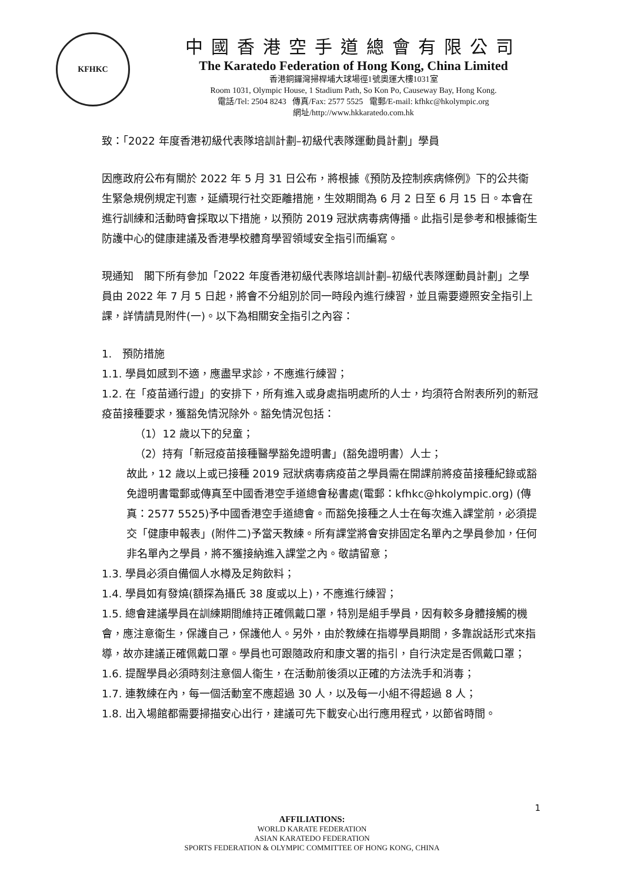KFHKC
中國香港空手道總會有限公司
The Karatedo Federation of Hong Kong, China Limited
香港銅鑼灣掃桿埔大球場徑1號奧運大樓1031室
Room 1031, Olympic House, 1 Stadium Path, So Kon Po, Causeway Bay, Hong Kong.
電話/Tel: 2504 8243 傳真/Fax: 2577 5525 電郵/E-mail: kfhkc@hkolympic.org
網址/http://www.hkkaratedo.com.hk
致：「2022 年度香港初級代表隊培訓計劃–初級代表隊運動員計劃」學員
因應政府公布有關於 2022 年 5 月 31 日公布，將根據《預防及控制疾病條例》下的公共衞生緊急規例規定刊憲，延續現行社交距離措施，生效期間為 6 月 2 日至 6 月 15 日。本會在進行訓練和活動時會採取以下措施，以預防 2019 冠狀病毒病傳播。此指引是參考和根據衞生防護中心的健康建議及香港學校體育學習領域安全指引而編寫。
現通知　閣下所有參加「2022 年度香港初級代表隊培訓計劃–初級代表隊運動員計劃」之學員由 2022 年 7 月 5 日起，將會不分組別於同一時段內進行練習，並且需要遵照安全指引上課，詳情請見附件(一)。以下為相關安全指引之內容：
1.　預防措施
1.1. 學員如感到不適，應盡早求診，不應進行練習；
1.2. 在「疫苗通行證」的安排下，所有進入或身處指明處所的人士，均須符合附表所列的新冠疫苗接種要求，獲豁免情況除外。豁免情況包括：
（1）12 歲以下的兒童；
（2）持有「新冠疫苗接種醫學豁免證明書」(豁免證明書）人士；
故此，12 歲以上或已接種 2019 冠狀病毒病疫苗之學員需在開課前將疫苗接種紀錄或豁免證明書電郵或傳真至中國香港空手道總會秘書處(電郵：kfhkc@hkolympic.org) (傳真：2577 5525)予中國香港空手道總會。而豁免接種之人士在每次進入課堂前，必須提交「健康申報表」(附件二)予當天教練。所有課堂將會安排固定名單內之學員參加，任何非名單內之學員，將不獲接納進入課堂之內。敬請留意；
1.3. 學員必須自備個人水樽及足夠飲料；
1.4. 學員如有發燒(額探為攝氏 38 度或以上)，不應進行練習；
1.5. 總會建議學員在訓練期間維持正確佩戴口罩，特別是組手學員，因有較多身體接觸的機會，應注意衞生，保護自己，保護他人。另外，由於教練在指導學員期間，多靠說話形式來指導，故亦建議正確佩戴口罩。學員也可跟隨政府和康文署的指引，自行決定是否佩戴口罩；
1.6. 提醒學員必須時刻注意個人衞生，在活動前後須以正確的方法洗手和消毒；
1.7. 連教練在內，每一個活動室不應超過 30 人，以及每一小組不得超過 8 人；
1.8. 出入場館都需要掃描安心出行，建議可先下載安心出行應用程式，以節省時間。
1
AFFILIATIONS:
WORLD KARATE FEDERATION
ASIAN KARATEDO FEDERATION
SPORTS FEDERATION & OLYMPIC COMMITTEE OF HONG KONG, CHINA